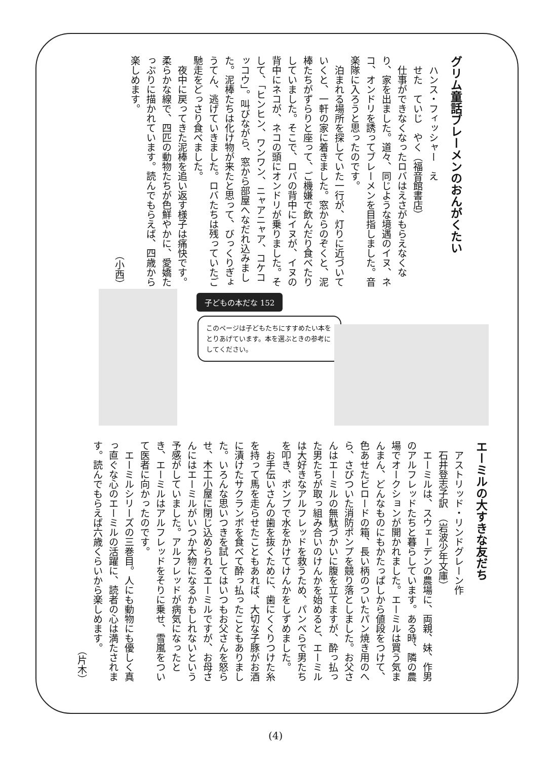グリム童話ブレーメンのおんがくたい
　ハンス・フィッシャー　え
　せた　ていじ　やく（福音館書店）
　仕事ができなくなったロバはえさがもらえなくなり、家を出ました。道々、同じような境遇のイヌ、ネコ、オンドリを誘ってブレーメンを目指しました。音楽隊に入ろうと思ったのです。
　泊まれる場所を探していた一行が、灯りに近づいていくと、一軒の家に着きました。窓からのぞくと、泥棒たちがずらりと座って、ご機嫌で飲んだり食べたりしていました。そこで、ロバの背中にイヌが、イヌの背中にネコが、ネコの頭にオンドリが乗りました。そして、「ヒンヒン、ワンワン、ニャアニャア、コケコッコウ」。叫びながら、窓から部屋へなだれ込みました。泥棒たちは化け物が来たと思って、びっくりぎょうてん、逃げていきました。ロバたちは残っていたご馳走をどっさり食べました。
　夜中に戻ってきた泥棒を追い返す様子は痛快です。柔らかな線で、四匹の動物たちが色鮮やかに、愛嬌たっぷりに描かれています。読んでもらえば、四歳から楽しめます。
（小西）
子どもの本だな 152
このページは子どもたちにすすめたい本をとりあげています。本を選ぶときの参考にしてください。
エーミルの大すきな友だち
　アストリッド・リンドグレーン作
　石井登志子訳　（岩波少年文庫）
　エーミルは、スウェーデンの農場に、両親、妹、作男のアルフレッドたちと暮らしています。ある時、隣の農場でオークションが開かれました。エーミルは買う気まんまん、どんなものにもかたっぱしから値段をつけて、色あせたビロードの箱、長い柄のついたパン焼き用のへら、さびついた消防ポンプを競り落としました。お父さんはエーミルの無駄づかいに腹を立てますが、酔っ払った男たちが取っ組み合いのけんかを始めると、エーミルは大好きなアルフレッドを救うため、パンべらで男たちを叩き、ポンプで水をかけてけんかをしずめました。
　お手伝いさんの歯を抜くために、歯にくくりつけた糸を持って馬を走らせたこともあれば、大切な子豚がお酒に漬けたサクランボを食べて酔っ払ったこともありました。いろんな思いつきを試してはいつもお父さんを怒らせ、木工小屋に閉じ込められるエーミルですが、お母さんにはエーミルがいつか大物になるかもしれないという予感がしていました。アルフレッドが病気になったとき、エーミルはアルフレッドをそりに乗せ、雪嵐をついて医者に向かったのです。
　エーミルシリーズの三巻目。人にも動物にも優しく真っ直ぐな心のエーミルの活躍に、読者の心は満たされます。読んでもらえば六歳くらいから楽しめます。
（片木）
(4)